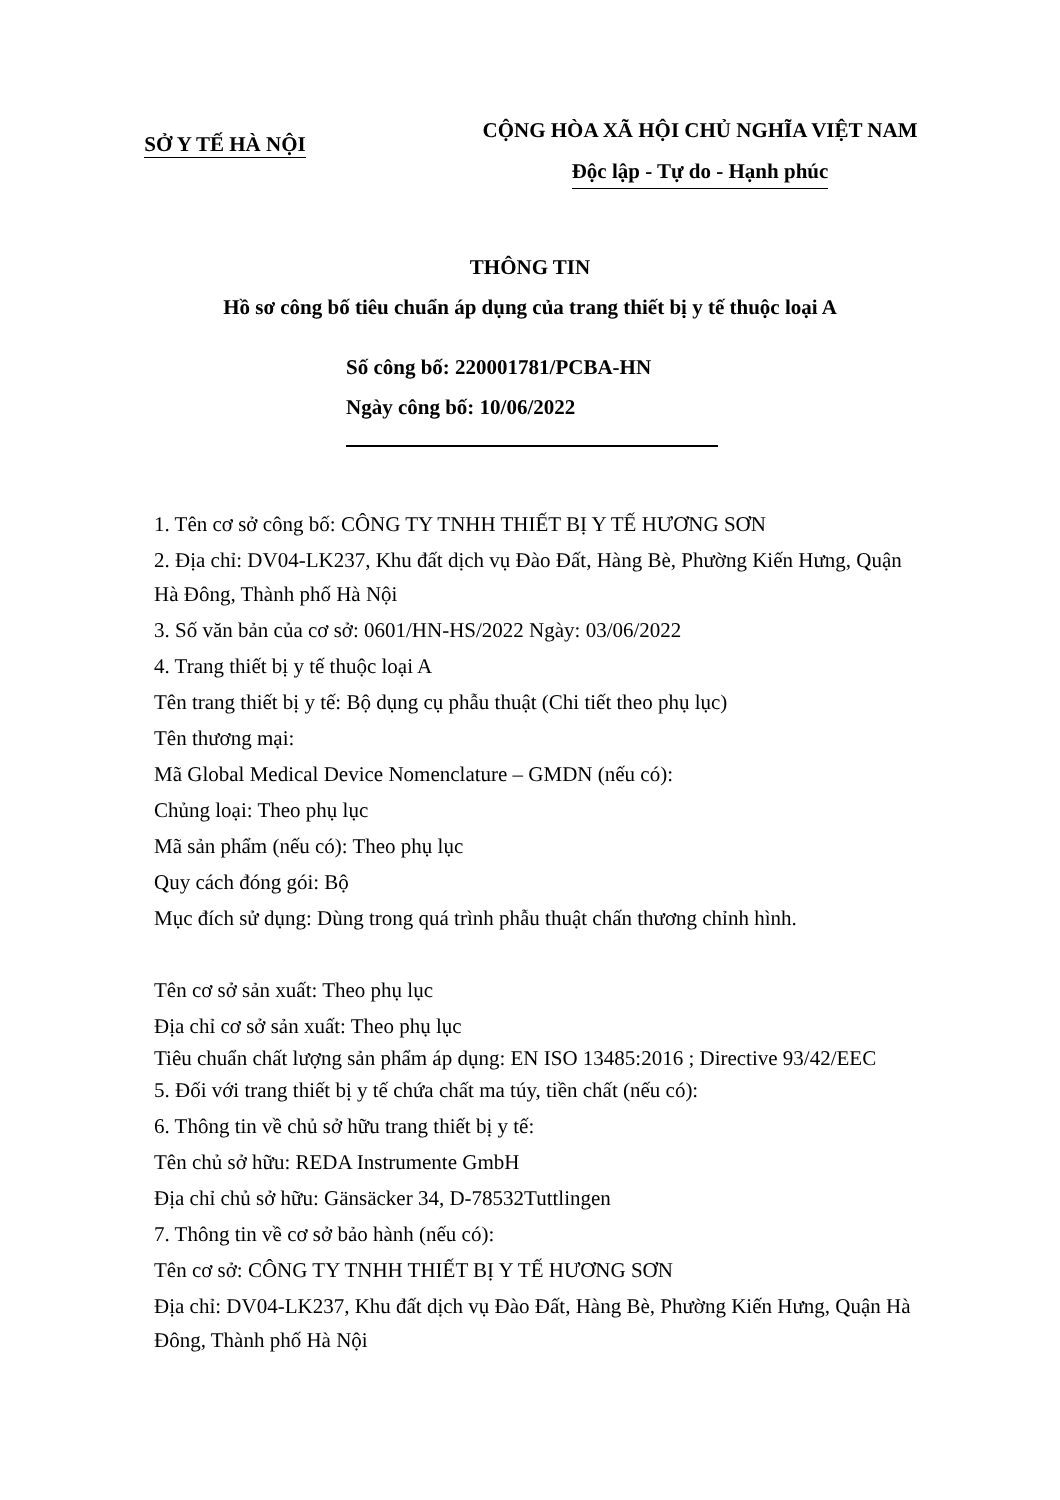SỞ Y TẾ HÀ NỘI
CỘNG HÒA XÃ HỘI CHỦ NGHĨA VIỆT NAM
Độc lập - Tự do - Hạnh phúc
THÔNG TIN
Hồ sơ công bố tiêu chuẩn áp dụng của trang thiết bị y tế thuộc loại A
Số công bố: 220001781/PCBA-HN
Ngày công bố: 10/06/2022
1. Tên cơ sở công bố: CÔNG TY TNHH THIẾT BỊ Y TẾ HƯƠNG SƠN
2. Địa chỉ: DV04-LK237, Khu đất dịch vụ Đào Đất, Hàng Bè, Phường Kiến Hưng, Quận Hà Đông, Thành phố Hà Nội
3. Số văn bản của cơ sở: 0601/HN-HS/2022 Ngày: 03/06/2022
4. Trang thiết bị y tế thuộc loại A
Tên trang thiết bị y tế: Bộ dụng cụ phẫu thuật (Chi tiết theo phụ lục)
Tên thương mại:
Mã Global Medical Device Nomenclature – GMDN (nếu có):
Chủng loại: Theo phụ lục
Mã sản phẩm (nếu có): Theo phụ lục
Quy cách đóng gói: Bộ
Mục đích sử dụng: Dùng trong quá trình phẫu thuật chấn thương chỉnh hình.
Tên cơ sở sản xuất: Theo phụ lục
Địa chỉ cơ sở sản xuất: Theo phụ lục
Tiêu chuẩn chất lượng sản phẩm áp dụng: EN ISO 13485:2016 ; Directive 93/42/EEC
5. Đối với trang thiết bị y tế chứa chất ma túy, tiền chất (nếu có):
6. Thông tin về chủ sở hữu trang thiết bị y tế:
Tên chủ sở hữu: REDA Instrumente GmbH
Địa chỉ chủ sở hữu: Gänsäcker 34, D-78532Tuttlingen
7. Thông tin về cơ sở bảo hành (nếu có):
Tên cơ sở: CÔNG TY TNHH THIẾT BỊ Y TẾ HƯƠNG SƠN
Địa chỉ: DV04-LK237, Khu đất dịch vụ Đào Đất, Hàng Bè, Phường Kiến Hưng, Quận Hà Đông, Thành phố Hà Nội